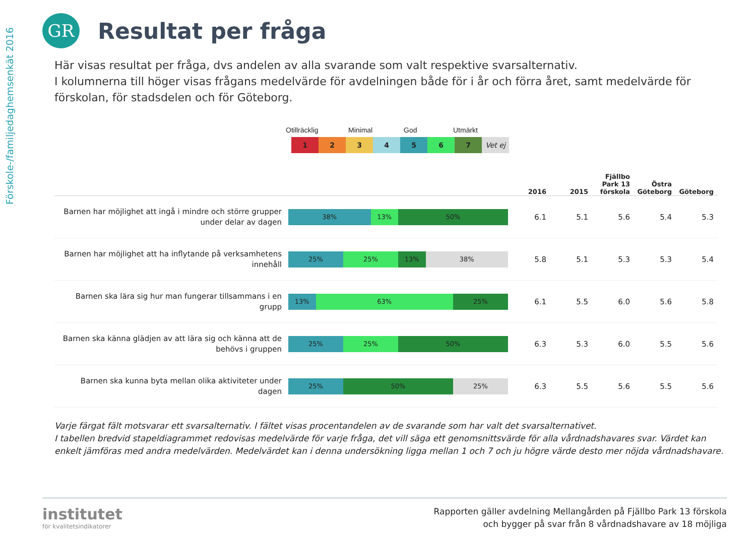Förskole-/familjedaghemsenkät 2016
GR
Resultat per fråga
Här visas resultat per fråga, dvs andelen av alla svarande som valt respektive svarsalternativ.
I kolumnerna till höger visas frågans medelvärde för avdelningen både för i år och förra året, samt medelvärde för förskolan, för stadsdelen och för Göteborg.
Otillräcklig Minimal God Utmärkt
1 2 3 4 5 6 7 Vet ej
| | | 2016 | 2015 | Fjällbo Park 13 förskola | Östra Göteborg | Göteborg |
| --- | --- | --- | --- | --- | --- | --- |
| Barnen har möjlighet att ingå i mindre och större grupper under delar av dagen | 38% 13% 50% | 6.1 | 5.1 | 5.6 | 5.4 | 5.3 |
| Barnen har möjlighet att ha inflytande på verksamhetens innehåll | 25% 25% 13% 38% | 5.8 | 5.1 | 5.3 | 5.3 | 5.4 |
| Barnen ska lära sig hur man fungerar tillsammans i en grupp | 13% 63% 25% | 6.1 | 5.5 | 6.0 | 5.6 | 5.8 |
| Barnen ska känna glädjen av att lära sig och känna att de behövs i gruppen | 25% 25% 50% | 6.3 | 5.3 | 6.0 | 5.5 | 5.6 |
| Barnen ska kunna byta mellan olika aktiviteter under dagen | 25% 50% 25% | 6.3 | 5.5 | 5.6 | 5.5 | 5.6 |
Varje färgat fält motsvarar ett svarsalternativ. I fältet visas procentandelen av de svarande som har valt det svarsalternativet.
I tabellen bredvid stapeldiagrammet redovisas medelvärde för varje fråga, det vill säga ett genomsnittsvärde för alla vårdnadshavares svar. Värdet kan enkelt jämföras med andra medelvärden. Medelvärdet kan i denna undersökning ligga mellan 1 och 7 och ju högre värde desto mer nöjda vårdnadshavare.
institutet
för kvalitetsindikatorer
Rapporten gäller avdelning Mellangården på Fjällbo Park 13 förskola
och bygger på svar från 8 vårdnadshavare av 18 möjliga